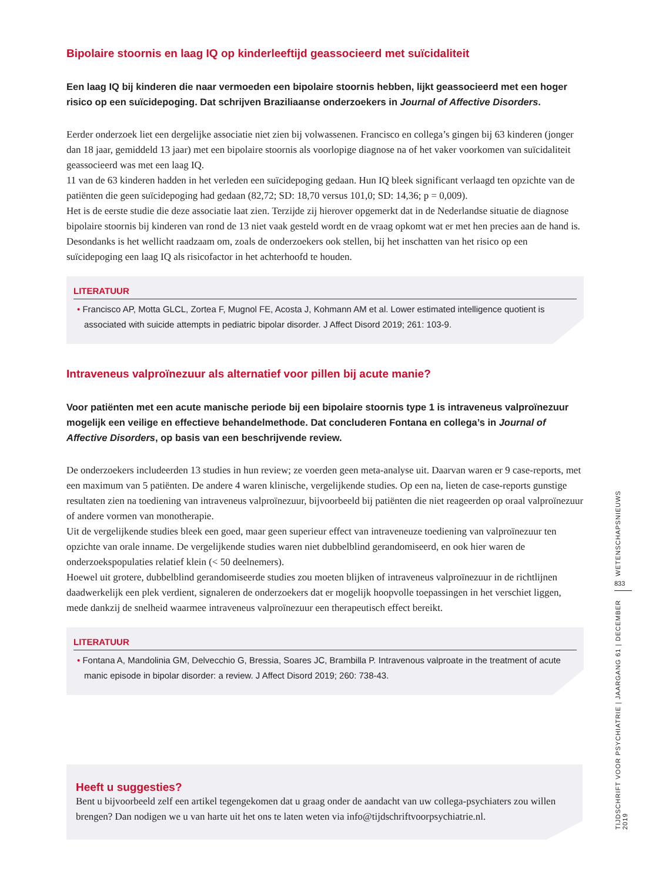Bipolaire stoornis en laag IQ op kinderleeftijd geassocieerd met suïcidaliteit
Een laag IQ bij kinderen die naar vermoeden een bipolaire stoornis hebben, lijkt geassocieerd met een hoger risico op een suïcidepoging. Dat schrijven Braziliaanse onderzoekers in Journal of Affective Disorders.
Eerder onderzoek liet een dergelijke associatie niet zien bij volwassenen. Francisco en collega’s gingen bij 63 kinderen (jonger dan 18 jaar, gemiddeld 13 jaar) met een bipolaire stoornis als voorlopige diagnose na of het vaker voorkomen van suïcidaliteit geassocieerd was met een laag IQ.
11 van de 63 kinderen hadden in het verleden een suïcidepoging gedaan. Hun IQ bleek significant verlaagd ten opzichte van de patiënten die geen suïcidepoging had gedaan (82,72; SD: 18,70 versus 101,0; SD: 14,36; p = 0,009).
Het is de eerste studie die deze associatie laat zien. Terzijde zij hierover opgemerkt dat in de Nederlandse situatie de diagnose bipolaire stoornis bij kinderen van rond de 13 niet vaak gesteld wordt en de vraag opkomt wat er met hen precies aan de hand is. Desondanks is het wellicht raadzaam om, zoals de onderzoekers ook stellen, bij het inschatten van het risico op een suïcidepoging een laag IQ als risicofactor in het achterhoofd te houden.
LITERATUUR
• Francisco AP, Motta GLCL, Zortea F, Mugnol FE, Acosta J, Kohmann AM et al. Lower estimated intelligence quotient is associated with suicide attempts in pediatric bipolar disorder. J Affect Disord 2019; 261: 103-9.
Intraveneus valproïnezuur als alternatief voor pillen bij acute manie?
Voor patiënten met een acute manische periode bij een bipolaire stoornis type 1 is intraveneus valproïnezuur mogelijk een veilige en effectieve behandelmethode. Dat concluderen Fontana en collega’s in Journal of Affective Disorders, op basis van een beschrijvende review.
De onderzoekers includeerden 13 studies in hun review; ze voerden geen meta-analyse uit. Daarvan waren er 9 case-reports, met een maximum van 5 patiënten. De andere 4 waren klinische, vergelijkende studies. Op een na, lieten de case-reports gunstige resultaten zien na toediening van intraveneus valproïnezuur, bijvoorbeeld bij patiënten die niet reageerden op oraal valproïnezuur of andere vormen van monotherapie.
Uit de vergelijkende studies bleek een goed, maar geen superieur effect van intraveneuze toediening van valproïnezuur ten opzichte van orale inname. De vergelijkende studies waren niet dubbelblind gerandomiseerd, en ook hier waren de onderzoekspopulaties relatief klein (< 50 deelnemers).
Hoewel uit grotere, dubbelblind gerandomiseerde studies zou moeten blijken of intraveneus valproïnezuur in de richtlijnen daadwerkelijk een plek verdient, signaleren de onderzoekers dat er mogelijk hoopvolle toepassingen in het verschiet liggen, mede dankzij de snelheid waarmee intraveneus valproïnezuur een therapeutisch effect bereikt.
LITERATUUR
• Fontana A, Mandolinia GM, Delvecchio G, Bressia, Soares JC, Brambilla P. Intravenous valproate in the treatment of acute manic episode in bipolar disorder: a review. J Affect Disord 2019; 260: 738-43.
Heeft u suggesties?
Bent u bijvoorbeeld zelf een artikel tegengekomen dat u graag onder de aandacht van uw collega-psychiaters zou willen brengen? Dan nodigen we u van harte uit het ons te laten weten via info@tijdschriftvoorpsychiatrie.nl.
WETENSCHAPSNIEUWS
833
TIJDSCHRIFT VOOR PSYCHIATRIE | JAARGANG 61 | DECEMBER 2019